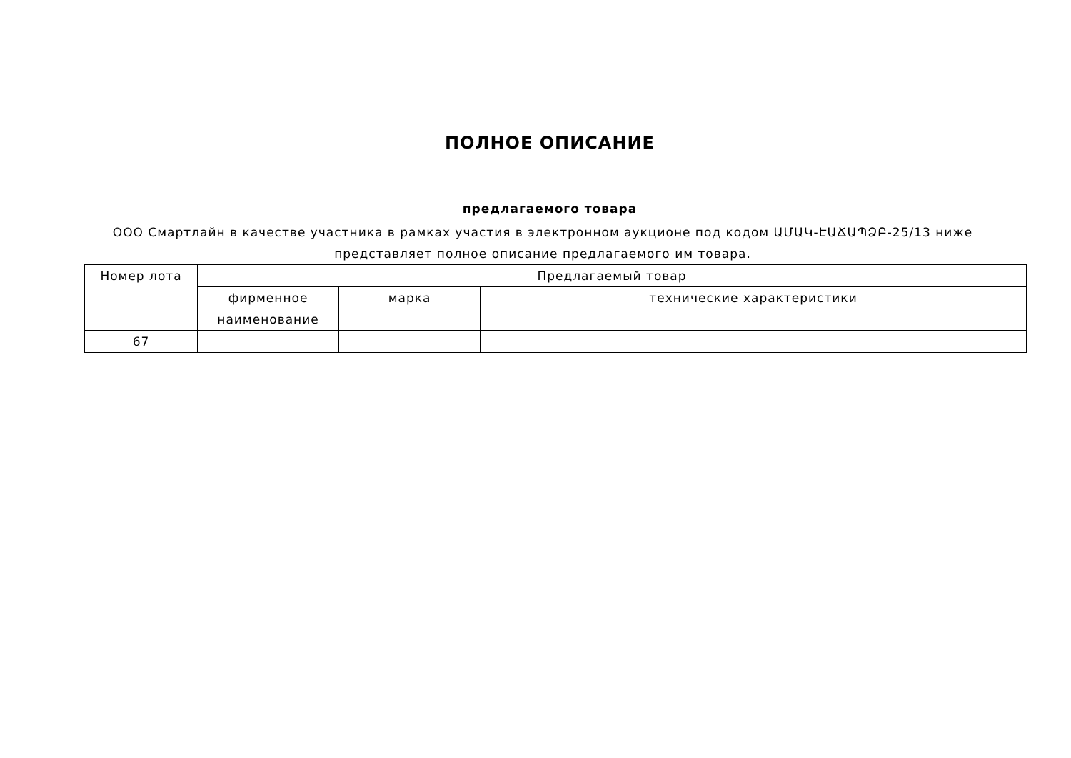ПОЛНОЕ ОПИСАНИЕ
предлагаемого товара
ООО Смартлайн в качестве участника в рамках участия в электронном аукционе под кодом ԱՄԱԿ-ԷԱՃԱՊՁԲ-25/13 ниже представляет полное описание предлагаемого им товара.
| Номер лота | Предлагаемый товар | | |
| --- | --- | --- | --- |
| | фирменное наименование | марка | технические характеристики |
| 67 | | | |